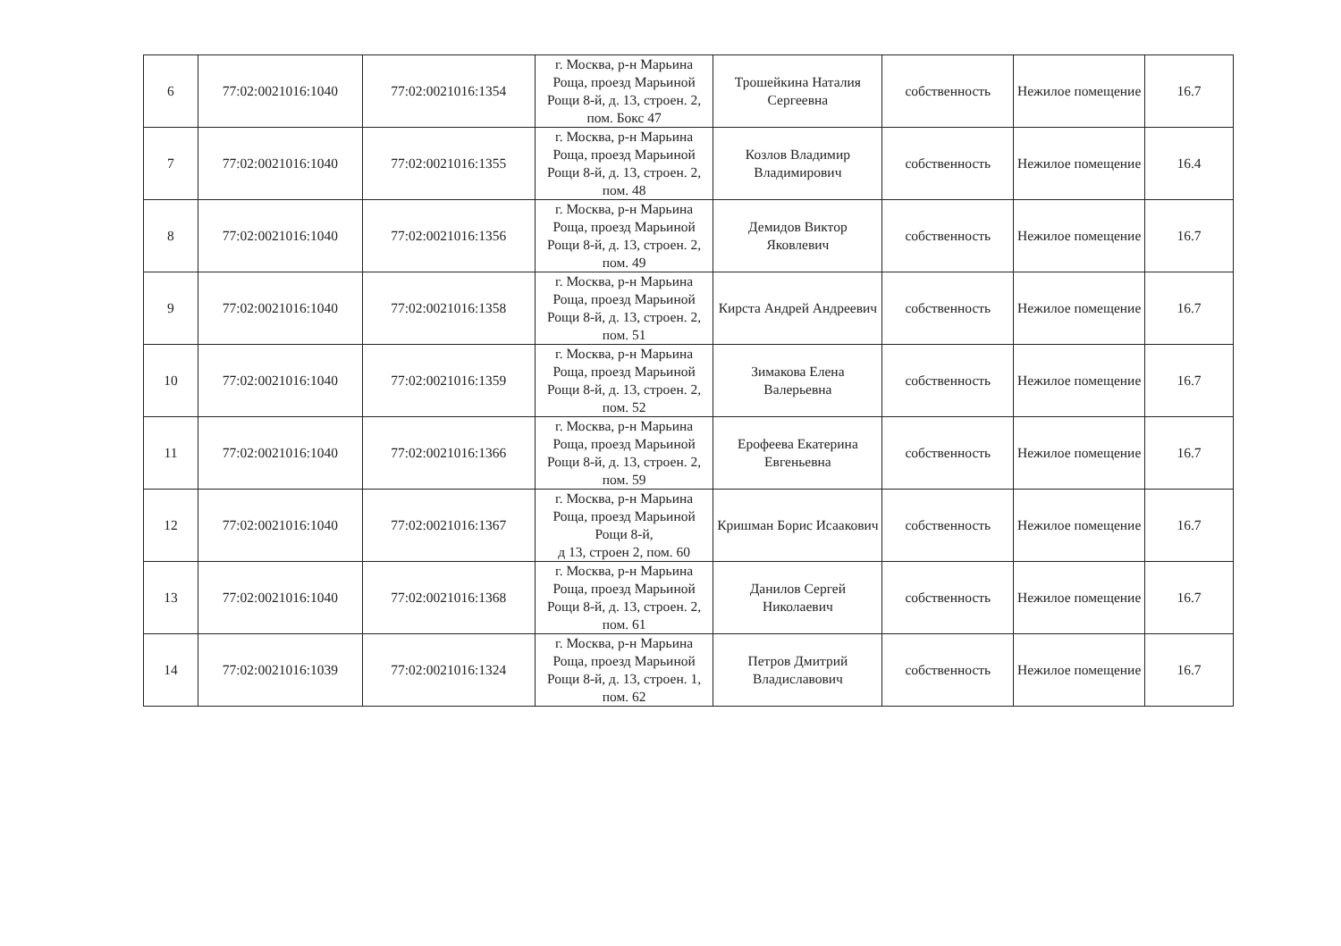| 6 | 77:02:0021016:1040 | 77:02:0021016:1354 | г. Москва, р-н Марьина Роща, проезд Марьиной Рощи 8-й, д. 13, строен. 2, пом. Бокс 47 | Трошейкина Наталия Сергеевна | собственность | Нежилое помещение | 16.7 |
| 7 | 77:02:0021016:1040 | 77:02:0021016:1355 | г. Москва, р-н Марьина Роща, проезд Марьиной Рощи 8-й, д. 13, строен. 2, пом. 48 | Козлов Владимир Владимирович | собственность | Нежилое помещение | 16.4 |
| 8 | 77:02:0021016:1040 | 77:02:0021016:1356 | г. Москва, р-н Марьина Роща, проезд Марьиной Рощи 8-й, д. 13, строен. 2, пом. 49 | Демидов Виктор Яковлевич | собственность | Нежилое помещение | 16.7 |
| 9 | 77:02:0021016:1040 | 77:02:0021016:1358 | г. Москва, р-н Марьина Роща, проезд Марьиной Рощи 8-й, д. 13, строен. 2, пом. 51 | Кирста Андрей Андреевич | собственность | Нежилое помещение | 16.7 |
| 10 | 77:02:0021016:1040 | 77:02:0021016:1359 | г. Москва, р-н Марьина Роща, проезд Марьиной Рощи 8-й, д. 13, строен. 2, пом. 52 | Зимакова Елена Валерьевна | собственность | Нежилое помещение | 16.7 |
| 11 | 77:02:0021016:1040 | 77:02:0021016:1366 | г. Москва, р-н Марьина Роща, проезд Марьиной Рощи 8-й, д. 13, строен. 2, пом. 59 | Ерофеева Екатерина Евгеньевна | собственность | Нежилое помещение | 16.7 |
| 12 | 77:02:0021016:1040 | 77:02:0021016:1367 | г. Москва, р-н Марьина Роща, проезд Марьиной Рощи 8-й, д 13, строен 2, пом. 60 | Кришман Борис Исаакович | собственность | Нежилое помещение | 16.7 |
| 13 | 77:02:0021016:1040 | 77:02:0021016:1368 | г. Москва, р-н Марьина Роща, проезд Марьиной Рощи 8-й, д. 13, строен. 2, пом. 61 | Данилов Сергей Николаевич | собственность | Нежилое помещение | 16.7 |
| 14 | 77:02:0021016:1039 | 77:02:0021016:1324 | г. Москва, р-н Марьина Роща, проезд Марьиной Рощи 8-й, д. 13, строен. 1, пом. 62 | Петров Дмитрий Владиславович | собственность | Нежилое помещение | 16.7 |